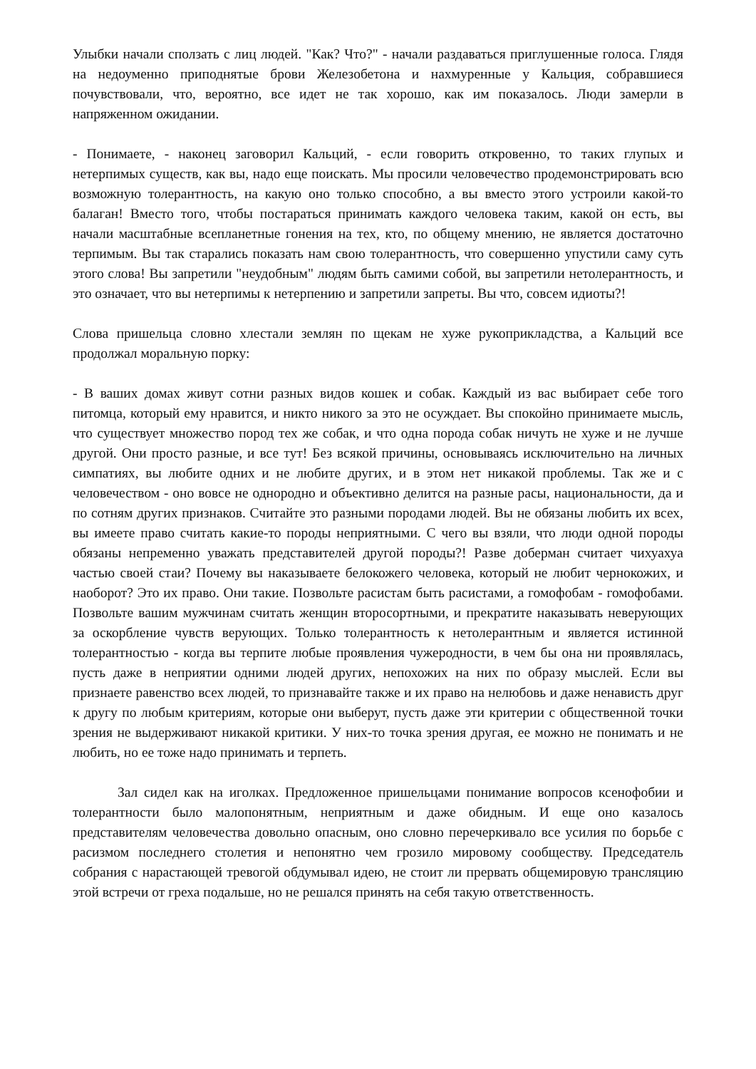Улыбки начали сползать с лиц людей. "Как? Что?" - начали раздаваться приглушенные голоса. Глядя на недоуменно приподнятые брови Железобетона и нахмуренные у Кальция, собравшиеся почувствовали, что, вероятно, все идет не так хорошо, как им показалось. Люди замерли в напряженном ожидании.
- Понимаете, - наконец заговорил Кальций, - если говорить откровенно, то таких глупых и нетерпимых существ, как вы, надо еще поискать. Мы просили человечество продемонстрировать всю возможную толерантность, на какую оно только способно, а вы вместо этого устроили какой-то балаган! Вместо того, чтобы постараться принимать каждого человека таким, какой он есть, вы начали масштабные всепланетные гонения на тех, кто, по общему мнению, не является достаточно терпимым. Вы так старались показать нам свою толерантность, что совершенно упустили саму суть этого слова! Вы запретили "неудобным" людям быть самими собой, вы запретили нетолерантность, и это означает, что вы нетерпимы к нетерпению и запретили запреты. Вы что, совсем идиоты?!
Слова пришельца словно хлестали землян по щекам не хуже рукоприкладства, а Кальций все продолжал моральную порку:
- В ваших домах живут сотни разных видов кошек и собак. Каждый из вас выбирает себе того питомца, который ему нравится, и никто никого за это не осуждает. Вы спокойно принимаете мысль, что существует множество пород тех же собак, и что одна порода собак ничуть не хуже и не лучше другой. Они просто разные, и все тут! Без всякой причины, основываясь исключительно на личных симпатиях, вы любите одних и не любите других, и в этом нет никакой проблемы. Так же и с человечеством - оно вовсе не однородно и объективно делится на разные расы, национальности, да и по сотням других признаков. Считайте это разными породами людей. Вы не обязаны любить их всех, вы имеете право считать какие-то породы неприятными. С чего вы взяли, что люди одной породы обязаны непременно уважать представителей другой породы?! Разве доберман считает чихуахуа частью своей стаи? Почему вы наказываете белокожего человека, который не любит чернокожих, и наоборот? Это их право. Они такие. Позвольте расистам быть расистами, а гомофобам - гомофобами. Позвольте вашим мужчинам считать женщин второсортными, и прекратите наказывать неверующих за оскорбление чувств верующих. Только толерантность к нетолерантным и является истинной толерантностью - когда вы терпите любые проявления чужеродности, в чем бы она ни проявлялась, пусть даже в неприятии одними людей других, непохожих на них по образу мыслей. Если вы признаете равенство всех людей, то признавайте также и их право на нелюбовь и даже ненависть друг к другу по любым критериям, которые они выберут, пусть даже эти критерии с общественной точки зрения не выдерживают никакой критики. У них-то точка зрения другая, ее можно не понимать и не любить, но ее тоже надо принимать и терпеть.
Зал сидел как на иголках. Предложенное пришельцами понимание вопросов ксенофобии и толерантности было малопонятным, неприятным и даже обидным. И еще оно казалось представителям человечества довольно опасным, оно словно перечеркивало все усилия по борьбе с расизмом последнего столетия и непонятно чем грозило мировому сообществу. Председатель собрания с нарастающей тревогой обдумывал идею, не стоит ли прервать общемировую трансляцию этой встречи от греха подальше, но не решался принять на себя такую ответственность.